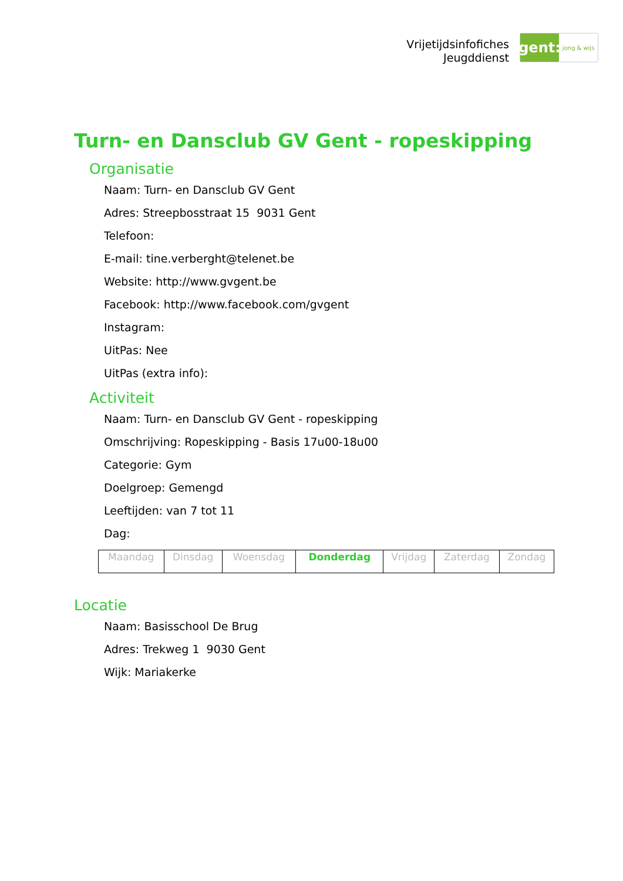Vrijetijdsinfofiches
Jeugddienst
gent:
jong & wijs
Turn- en Dansclub GV Gent - ropeskipping
Organisatie
Naam: Turn- en Dansclub GV Gent
Adres: Streepbosstraat 15 9031 Gent
Telefoon:
E-mail: tine.verberght@telenet.be
Website: http://www.gvgent.be
Facebook: http://www.facebook.com/gvgent
Instagram:
UitPas: Nee
UitPas (extra info):
Activiteit
Naam: Turn- en Dansclub GV Gent - ropeskipping
Omschrijving: Ropeskipping - Basis 17u00-18u00
Categorie: Gym
Doelgroep: Gemengd
Leeftijden: van 7 tot 11
Dag:
| Maandag | Dinsdag | Woensdag | Donderdag | Vrijdag | Zaterdag | Zondag |
Locatie
Naam: Basisschool De Brug
Adres: Trekweg 1 9030 Gent
Wijk: Mariakerke